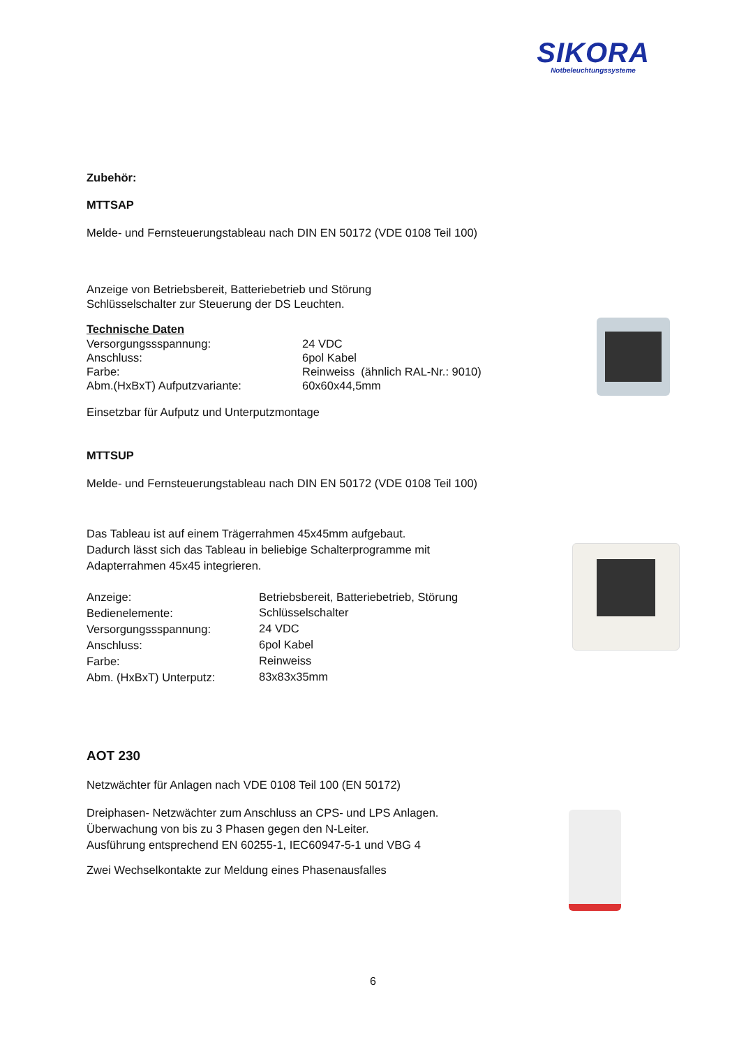SIKORA
Notbeleuchtungssysteme
Zubehör:
MTTSAP
Melde- und Fernsteuerungstableau nach DIN EN 50172 (VDE 0108 Teil 100)
Anzeige von Betriebsbereit, Batteriebetrieb und Störung
Schlüsselschalter zur Steuerung der DS Leuchten.
Technische Daten
| Versorgungssspannung: | 24 VDC |
| Anschluss: | 6pol Kabel |
| Farbe: | Reinweiss (ähnlich RAL-Nr.: 9010) |
| Abm.(HxBxT) Aufputzvariante: | 60x60x44,5mm |
Einsetzbar für Aufputz und Unterputzmontage
MTTSUP
Melde- und Fernsteuerungstableau nach DIN EN 50172 (VDE 0108 Teil 100)
Das Tableau ist auf einem Trägerrahmen 45x45mm aufgebaut.
Dadurch lässt sich das Tableau in beliebige Schalterprogramme mit
Adapterrahmen 45x45 integrieren.
| Anzeige: | Betriebsbereit, Batteriebetrieb, Störung |
| Bedienelemente: | Schlüsselschalter |
| Versorgungssspannung: | 24 VDC |
| Anschluss: | 6pol Kabel |
| Farbe: | Reinweiss |
| Abm. (HxBxT) Unterputz: | 83x83x35mm |
AOT 230
Netzwächter für Anlagen nach VDE 0108 Teil 100 (EN 50172)
Dreiphasen- Netzwächter zum Anschluss an CPS- und LPS Anlagen.
Überwachung von bis zu 3 Phasen gegen den N-Leiter.
Ausführung entsprechend EN 60255-1, IEC60947-5-1 und VBG 4
Zwei Wechselkontakte zur Meldung eines Phasenausfalles
6